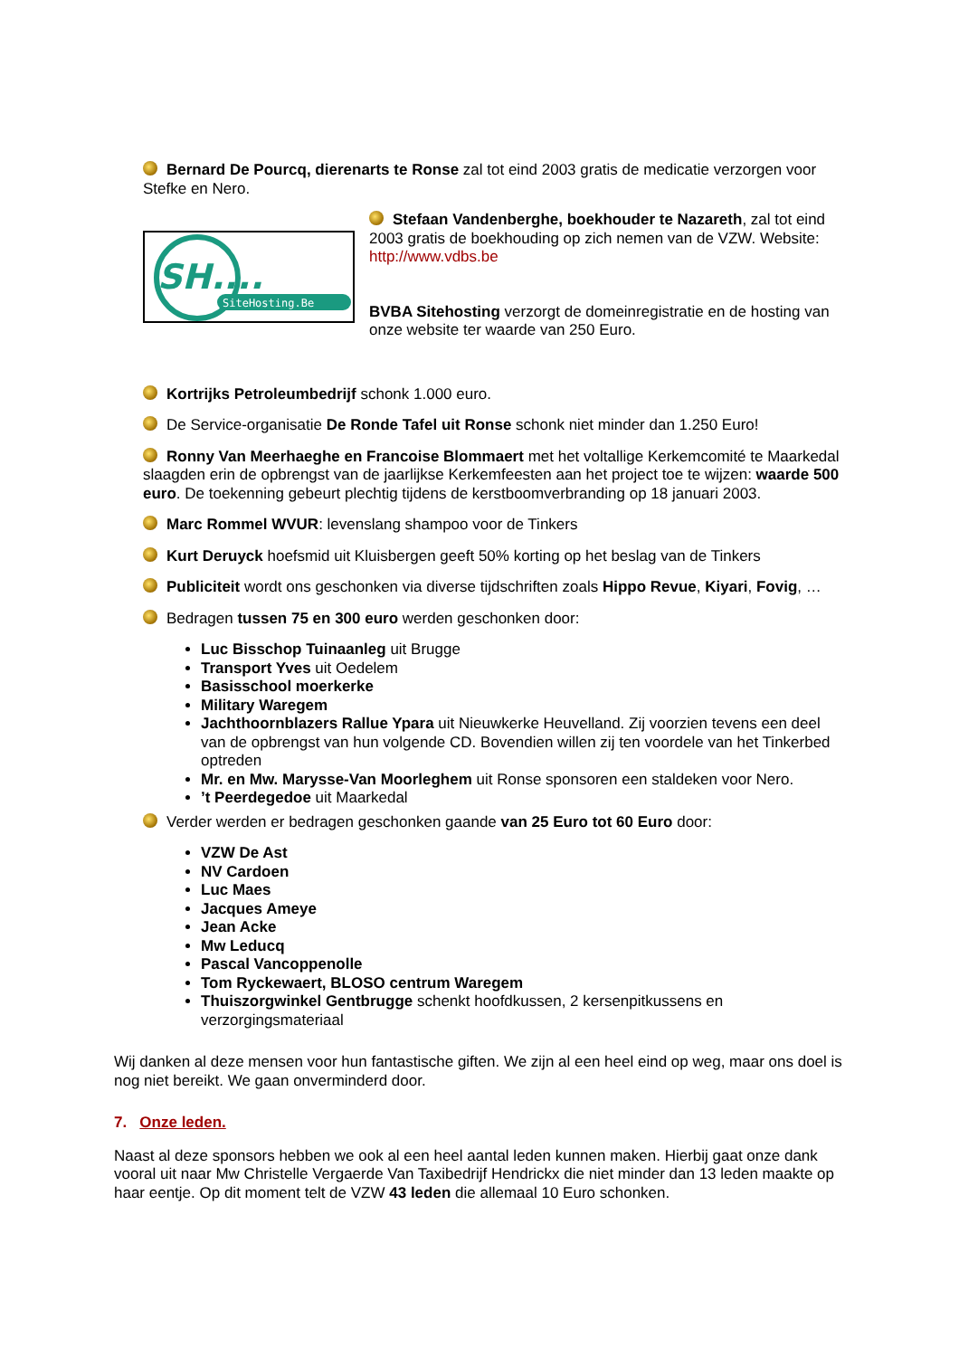Bernard De Pourcq, dierenarts te Ronse zal tot eind 2003 gratis de medicatie verzorgen voor Stefke en Nero.
SH....
SiteHosting.Be
Stefaan Vandenberghe, boekhouder te Nazareth, zal tot eind 2003 gratis de boekhouding op zich nemen van de VZW. Website: http://www.vdbs.be
BVBA Sitehosting verzorgt de domeinregistratie en de hosting van onze website ter waarde van 250 Euro.
Kortrijks Petroleumbedrijf schonk 1.000 euro.
De Service-organisatie De Ronde Tafel uit Ronse schonk niet minder dan 1.250 Euro!
Ronny Van Meerhaeghe en Francoise Blommaert met het voltallige Kerkemcomité te Maarkedal slaagden erin de opbrengst van de jaarlijkse Kerkemfeesten aan het project toe te wijzen: waarde 500 euro. De toekenning gebeurt plechtig tijdens de kerstboomverbranding op 18 januari 2003.
Marc Rommel WVUR: levenslang shampoo voor de Tinkers
Kurt Deruyck hoefsmid uit Kluisbergen geeft 50% korting op het beslag van de Tinkers
Publiciteit wordt ons geschonken via diverse tijdschriften zoals Hippo Revue, Kiyari, Fovig, …
Bedragen tussen 75 en 300 euro werden geschonken door:
Luc Bisschop Tuinaanleg uit Brugge
Transport Yves uit Oedelem
Basisschool moerkerke
Military Waregem
Jachthoornblazers Rallue Ypara uit Nieuwkerke Heuvelland. Zij voorzien tevens een deel van de opbrengst van hun volgende CD. Bovendien willen zij ten voordele van het Tinkerbed optreden
Mr. en Mw. Marysse-Van Moorleghem uit Ronse sponsoren een staldeken voor Nero.
’t Peerdegedoe uit Maarkedal
Verder werden er bedragen geschonken gaande van 25 Euro tot 60 Euro door:
VZW De Ast
NV Cardoen
Luc Maes
Jacques Ameye
Jean Acke
Mw Leducq
Pascal Vancoppenolle
Tom Ryckewaert, BLOSO centrum Waregem
Thuiszorgwinkel Gentbrugge schenkt hoofdkussen, 2 kersenpitkussens en verzorgingsmateriaal
Wij danken al deze mensen voor hun fantastische giften. We zijn al een heel eind op weg, maar ons doel is nog niet bereikt. We gaan onverminderd door.
7. Onze leden.
Naast al deze sponsors hebben we ook al een heel aantal leden kunnen maken. Hierbij gaat onze dank vooral uit naar Mw Christelle Vergaerde Van Taxibedrijf Hendrickx die niet minder dan 13 leden maakte op haar eentje. Op dit moment telt de VZW 43 leden die allemaal 10 Euro schonken.